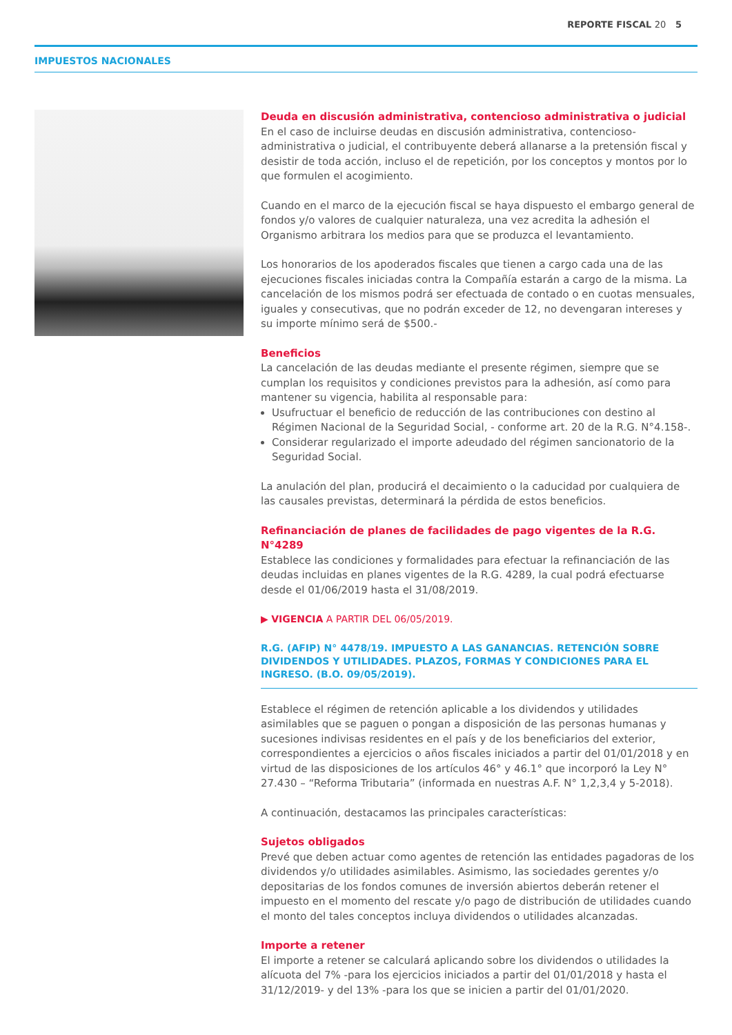REPORTE FISCAL 20 5
IMPUESTOS NACIONALES
Deuda en discusión administrativa, contencioso administrativa o judicial
En el caso de incluirse deudas en discusión administrativa, contencioso-administrativa o judicial, el contribuyente deberá allanarse a la pretensión fiscal y desistir de toda acción, incluso el de repetición, por los conceptos y montos por lo que formulen el acogimiento.
Cuando en el marco de la ejecución fiscal se haya dispuesto el embargo general de fondos y/o valores de cualquier naturaleza, una vez acredita la adhesión el Organismo arbitrara los medios para que se produzca el levantamiento.
Los honorarios de los apoderados fiscales que tienen a cargo cada una de las ejecuciones fiscales iniciadas contra la Compañía estarán a cargo de la misma. La cancelación de los mismos podrá ser efectuada de contado o en cuotas mensuales, iguales y consecutivas, que no podrán exceder de 12, no devengaran intereses y su importe mínimo será de $500.-
Beneficios
La cancelación de las deudas mediante el presente régimen, siempre que se cumplan los requisitos y condiciones previstos para la adhesión, así como para mantener su vigencia, habilita al responsable para:
Usufructuar el beneficio de reducción de las contribuciones con destino al Régimen Nacional de la Seguridad Social, - conforme art. 20 de la R.G. N°4.158-.
Considerar regularizado el importe adeudado del régimen sancionatorio de la Seguridad Social.
La anulación del plan, producirá el decaimiento o la caducidad por cualquiera de las causales previstas, determinará la pérdida de estos beneficios.
Refinanciación de planes de facilidades de pago vigentes de la R.G. N°4289
Establece las condiciones y formalidades para efectuar la refinanciación de las deudas incluidas en planes vigentes de la R.G. 4289, la cual podrá efectuarse desde el 01/06/2019 hasta el 31/08/2019.
▶ VIGENCIA A PARTIR DEL 06/05/2019.
R.G. (AFIP) N° 4478/19. IMPUESTO A LAS GANANCIAS. RETENCIÓN SOBRE DIVIDENDOS Y UTILIDADES. PLAZOS, FORMAS Y CONDICIONES PARA EL INGRESO. (B.O. 09/05/2019).
Establece el régimen de retención aplicable a los dividendos y utilidades asimilables que se paguen o pongan a disposición de las personas humanas y sucesiones indivisas residentes en el país y de los beneficiarios del exterior, correspondientes a ejercicios o años fiscales iniciados a partir del 01/01/2018 y en virtud de las disposiciones de los artículos 46° y 46.1° que incorporó la Ley N° 27.430 – “Reforma Tributaria” (informada en nuestras A.F. N° 1,2,3,4 y 5-2018).
A continuación, destacamos las principales características:
Sujetos obligados
Prevé que deben actuar como agentes de retención las entidades pagadoras de los dividendos y/o utilidades asimilables. Asimismo, las sociedades gerentes y/o depositarias de los fondos comunes de inversión abiertos deberán retener el impuesto en el momento del rescate y/o pago de distribución de utilidades cuando el monto del tales conceptos incluya dividendos o utilidades alcanzadas.
Importe a retener
El importe a retener se calculará aplicando sobre los dividendos o utilidades la alícuota del 7% -para los ejercicios iniciados a partir del 01/01/2018 y hasta el 31/12/2019- y del 13% -para los que se inicien a partir del 01/01/2020.